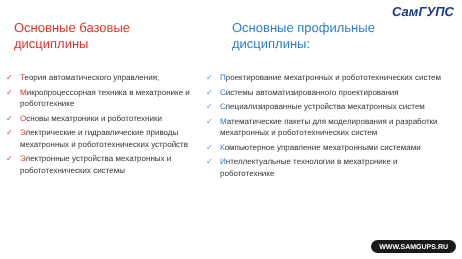СамГУПС
Основные базовые
дисциплины
✓ Теория автоматического управления;
✓ Микропроцессорная техника в мехатронике и робототехнике
✓ Основы мехатроники и робототехники
✓ Электрические и гидравлические приводы мехатронных и робототехнических устройств
✓ Электронные устройства мехатронных и робототехнических системы
Основные профильные
дисциплины:
✓ Проектирование мехатронных и робототехнических систем
✓ Системы автоматизированного проектирования
✓ Специализированные устройства мехатронных систем
✓ Математические пакеты для моделирования и разработки мехатронных и робототехнических систем
✓ Компьютерное управление мехатронными системами
✓ Интеллектуальные технологии в мехатронике и робототехнике
WWW.SAMGUPS.RU